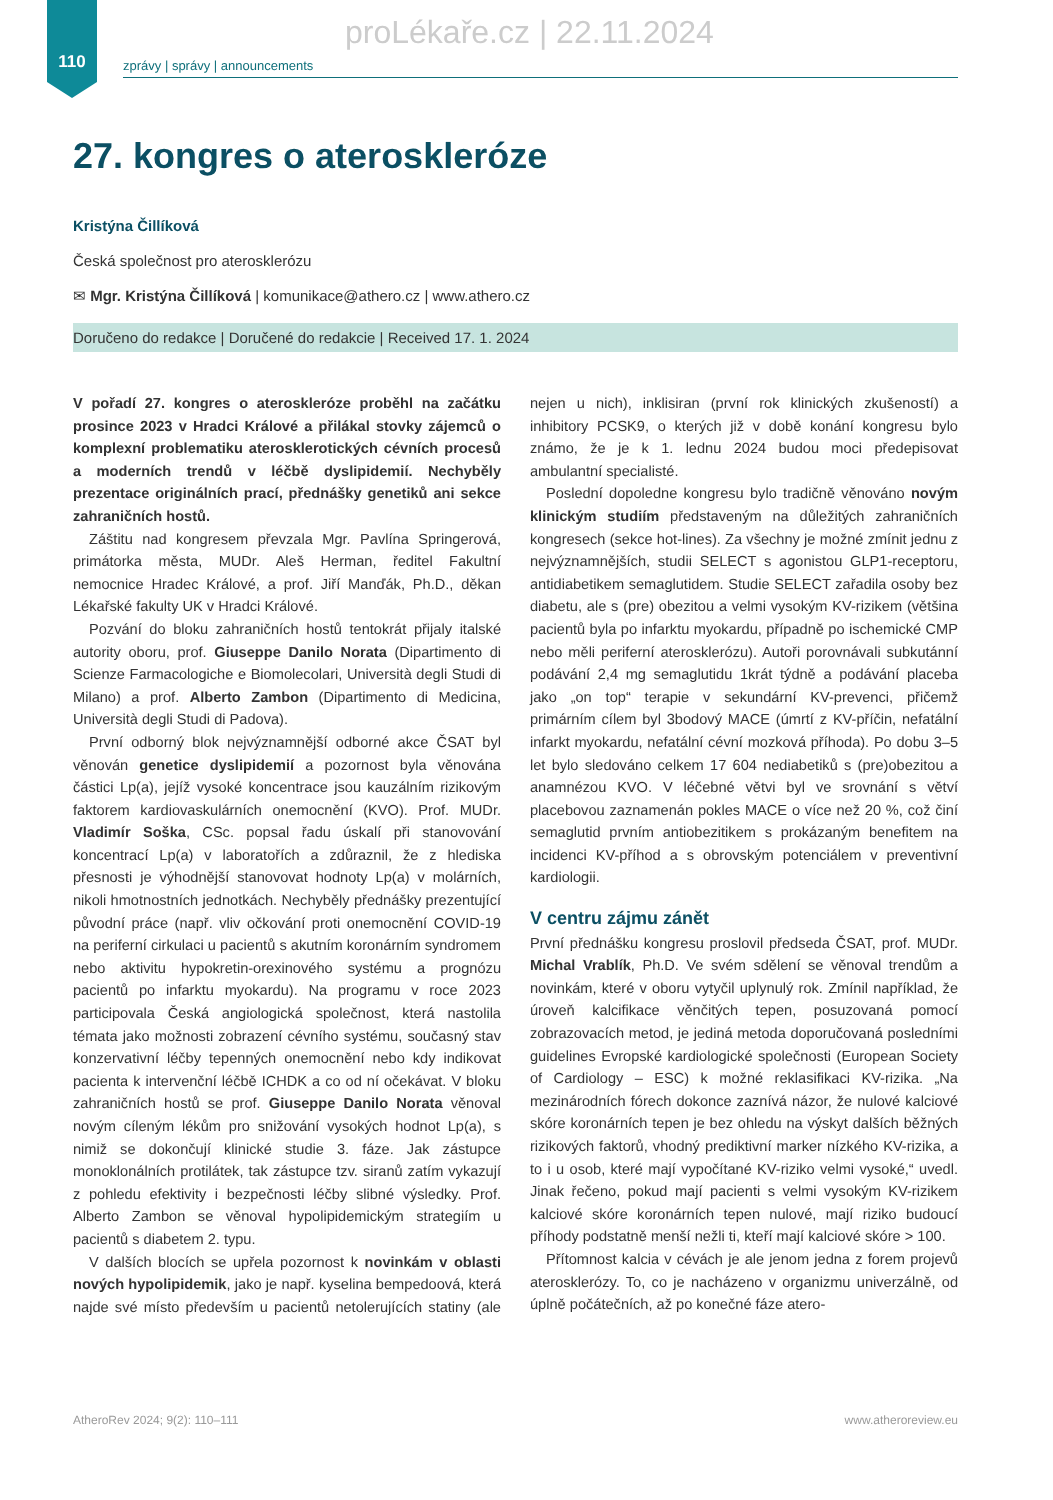110
proLékaře.cz | 22.11.2024
zprávy | správy | announcements
27. kongres o ateroskleróze
Kristýna Čillíková
Česká společnost pro aterosklerózu
✉ Mgr. Kristýna Čillíková | komunikace@athero.cz | www.athero.cz
Doručeno do redakce | Doručené do redakcie | Received 17. 1. 2024
V pořadí 27. kongres o ateroskleróze proběhl na začátku prosince 2023 v Hradci Králové a přilákal stovky zájemců o komplexní problematiku aterosklerotických cévních procesů a moderních trendů v léčbě dyslipidemií. Nechyběly prezentace originálních prací, přednášky genetiků ani sekce zahraničních hostů.
Záštitu nad kongresem převzala Mgr. Pavlína Springerová, primátorka města, MUDr. Aleš Herman, ředitel Fakultní nemocnice Hradec Králové, a prof. Jiří Manďák, Ph.D., děkan Lékařské fakulty UK v Hradci Králové.
Pozvání do bloku zahraničních hostů tentokrát přijaly italské autority oboru, prof. Giuseppe Danilo Norata (Dipartimento di Scienze Farmacologiche e Biomolecolari, Università degli Studi di Milano) a prof. Alberto Zambon (Dipartimento di Medicina, Università degli Studi di Padova).
První odborný blok nejvýznamnější odborné akce ČSAT byl věnován genetice dyslipidemií a pozornost byla věnována částici Lp(a), jejíž vysoké koncentrace jsou kauzálním rizikovým faktorem kardiovaskulárních onemocnění (KVO). Prof. MUDr. Vladimír Soška, CSc. popsal řadu úskalí při stanovování koncentrací Lp(a) v laboratořích a zdůraznil, že z hlediska přesnosti je výhodnější stanovovat hodnoty Lp(a) v molárních, nikoli hmotnostních jednotkách. Nechyběly přednášky prezentující původní práce (např. vliv očkování proti onemocnění COVID-19 na periferní cirkulaci u pacientů s akutním koronárním syndromem nebo aktivitu hypokretin-orexinového systému a prognózu pacientů po infarktu myokardu). Na programu v roce 2023 participovala Česká angiologická společnost, která nastolila témata jako možnosti zobrazení cévního systému, současný stav konzervativní léčby tepenných onemocnění nebo kdy indikovat pacienta k intervenční léčbě ICHDK a co od ní očekávat. V bloku zahraničních hostů se prof. Giuseppe Danilo Norata věnoval novým cíleným lékům pro snižování vysokých hodnot Lp(a), s nimiž se dokončují klinické studie 3. fáze. Jak zástupce monoklonálních protilátek, tak zástupce tzv. siranů zatím vykazují z pohledu efektivity i bezpečnosti léčby slibné výsledky. Prof. Alberto Zambon se věnoval hypolipidemickým strategiím u pacientů s diabetem 2. typu.
V dalších blocích se upřela pozornost k novinkám v oblasti nových hypolipidemik, jako je např. kyselina bempedoová, která najde své místo především u pacientů netolerujících statiny (ale nejen u nich), inklisiran (první rok klinických zkušeností) a inhibitory PCSK9, o kterých již v době konání kongresu bylo známo, že je k 1. lednu 2024 budou moci předepisovat ambulantní specialisté.
Poslední dopoledne kongresu bylo tradičně věnováno novým klinickým studiím představeným na důležitých zahraničních kongresech (sekce hot-lines). Za všechny je možné zmínit jednu z nejvýznamnějších, studii SELECT s agonistou GLP1-receptoru, antidiabetikem semaglutidem. Studie SELECT zařadila osoby bez diabetu, ale s (pre) obezitou a velmi vysokým KV-rizikem (většina pacientů byla po infarktu myokardu, případně po ischemické CMP nebo měli periferní aterosklerózu). Autoři porovnávali subkutánní podávání 2,4 mg semaglutidu 1krát týdně a podávání placeba jako „on top“ terapie v sekundární KV-prevenci, přičemž primárním cílem byl 3bodový MACE (úmrtí z KV-příčin, nefatální infarkt myokardu, nefatální cévní mozková příhoda). Po dobu 3–5 let bylo sledováno celkem 17 604 nediabetiků s (pre)obezitou a anamnézou KVO. V léčebné větvi byl ve srovnání s větví placebovou zaznamenán pokles MACE o více než 20 %, což činí semaglutid prvním antiobezitikem s prokázaným benefitem na incidenci KV-příhod a s obrovským potenciálem v preventivní kardiologii.
V centru zájmu zánět
První přednášku kongresu proslovil předseda ČSAT, prof. MUDr. Michal Vrablík, Ph.D. Ve svém sdělení se věnoval trendům a novinkám, které v oboru vytyčil uplynulý rok. Zmínil například, že úroveň kalcifikace věnčitých tepen, posuzovaná pomocí zobrazovacích metod, je jediná metoda doporučovaná posledními guidelines Evropské kardiologické společnosti (European Society of Cardiology – ESC) k možné reklasifikaci KV-rizika. „Na mezinárodních fórech dokonce zaznívá názor, že nulové kalciové skóre koronárních tepen je bez ohledu na výskyt dalších běžných rizikových faktorů, vhodný prediktivní marker nízkého KV-rizika, a to i u osob, které mají vypočítané KV-riziko velmi vysoké,“ uvedl. Jinak řečeno, pokud mají pacienti s velmi vysokým KV-rizikem kalciové skóre koronárních tepen nulové, mají riziko budoucí příhody podstatně menší nežli ti, kteří mají kalciové skóre > 100.
Přítomnost kalcia v cévách je ale jenom jedna z forem projevů aterosklerózy. To, co je nacházeno v organizmu univerzálně, od úplně počátečních, až po konečné fáze atero-
AtheroRev 2024; 9(2): 110–111 www.atheroreview.eu